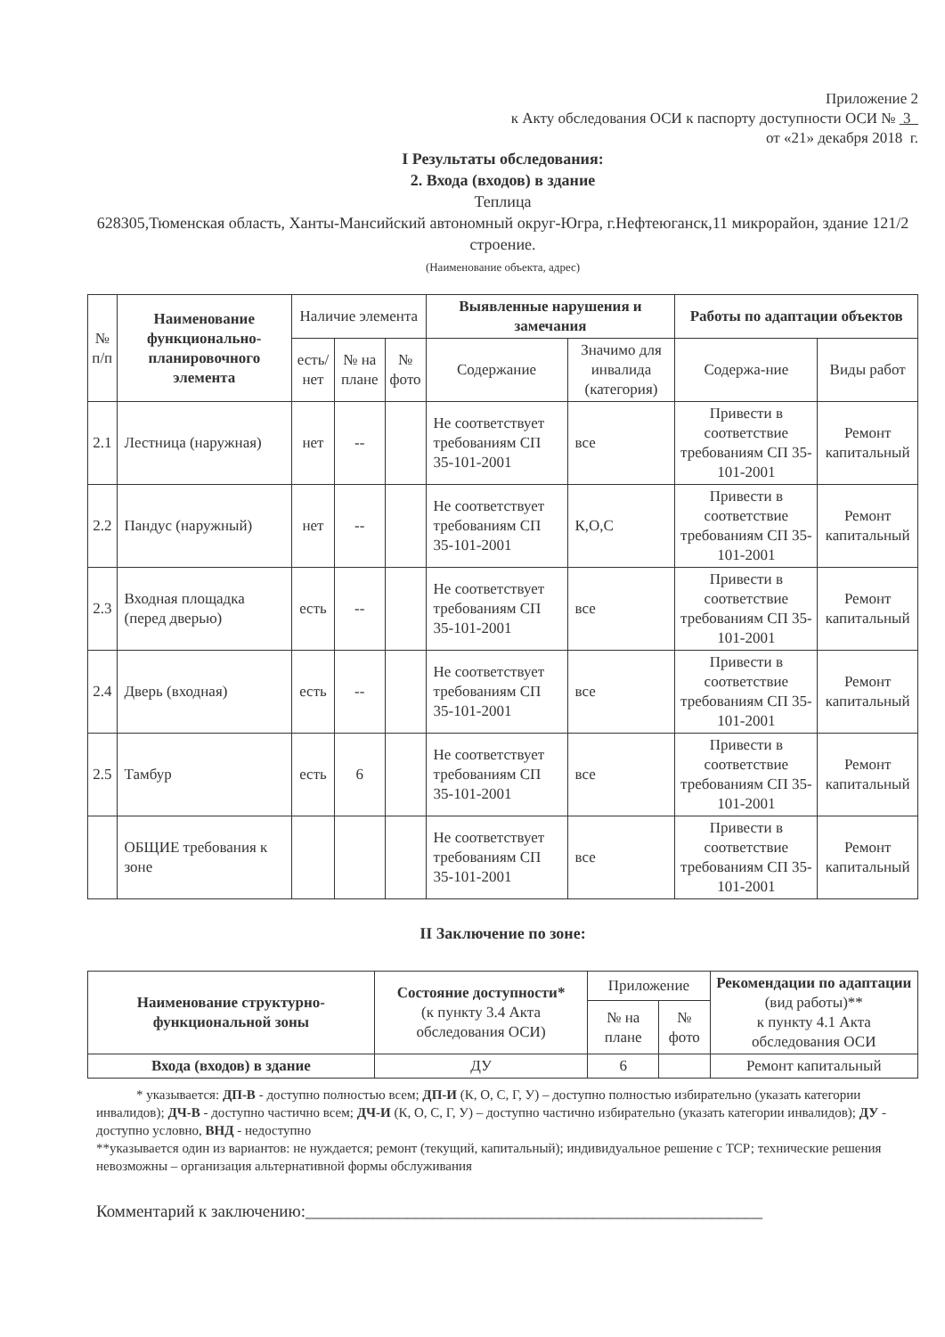Приложение 2
к Акту обследования ОСИ к паспорту доступности ОСИ № 3
от «21» декабря 2018 г.
I Результаты обследования:
2. Входа (входов) в здание
Теплица
628305,Тюменская область, Ханты-Мансийский автономный округ-Югра, г.Нефтеюганск,11 микрорайон, здание 121/2 строение.
(Наименование объекта, адрес)
| № п/п | Наименование функционально-планировочного элемента | Наличие элемента | | | Выявленные нарушения и замечания | | Работы по адаптации объектов | |
| --- | --- | --- | --- | --- | --- | --- | --- | --- |
| | | есть/ нет | № на плане | № фото | Содержание | Значимо для инвалида (категория) | Содержа-ние | Виды работ |
| 2.1 | Лестница (наружная) | нет | -- | | Не соответствует требованиям СП 35-101-2001 | все | Привести в соответствие требованиям СП 35-101-2001 | Ремонт капитальный |
| 2.2 | Пандус (наружный) | нет | -- | | Не соответствует требованиям СП 35-101-2001 | К,О,С | Привести в соответствие требованиям СП 35-101-2001 | Ремонт капитальный |
| 2.3 | Входная площадка (перед дверью) | есть | -- | | Не соответствует требованиям СП 35-101-2001 | все | Привести в соответствие требованиям СП 35-101-2001 | Ремонт капитальный |
| 2.4 | Дверь (входная) | есть | -- | | Не соответствует требованиям СП 35-101-2001 | все | Привести в соответствие требованиям СП 35-101-2001 | Ремонт капитальный |
| 2.5 | Тамбур | есть | 6 | | Не соответствует требованиям СП 35-101-2001 | все | Привести в соответствие требованиям СП 35-101-2001 | Ремонт капитальный |
| | ОБЩИЕ требования к зоне | | | | Не соответствует требованиям СП 35-101-2001 | все | Привести в соответствие требованиям СП 35-101-2001 | Ремонт капитальный |
II Заключение по зоне:
| Наименование структурно-функциональной зоны | Состояние доступности* (к пункту 3.4 Акта обследования ОСИ) | Приложение | | Рекомендации по адаптации (вид работы)** к пункту 4.1 Акта обследования ОСИ |
| | | № на плане | № фото | |
| Входа (входов) в здание | ДУ | 6 | | Ремонт капитальный |
* указывается: ДП-В - доступно полностью всем; ДП-И (К, О, С, Г, У) – доступно полностью избирательно (указать категории инвалидов); ДЧ-В - доступно частично всем; ДЧ-И (К, О, С, Г, У) – доступно частично избирательно (указать категории инвалидов); ДУ - доступно условно, ВНД - недоступно
**указывается один из вариантов: не нуждается; ремонт (текущий, капитальный); индивидуальное решение с ТСР; технические решения невозможны – организация альтернативной формы обслуживания
Комментарий к заключению:______________________________________________________